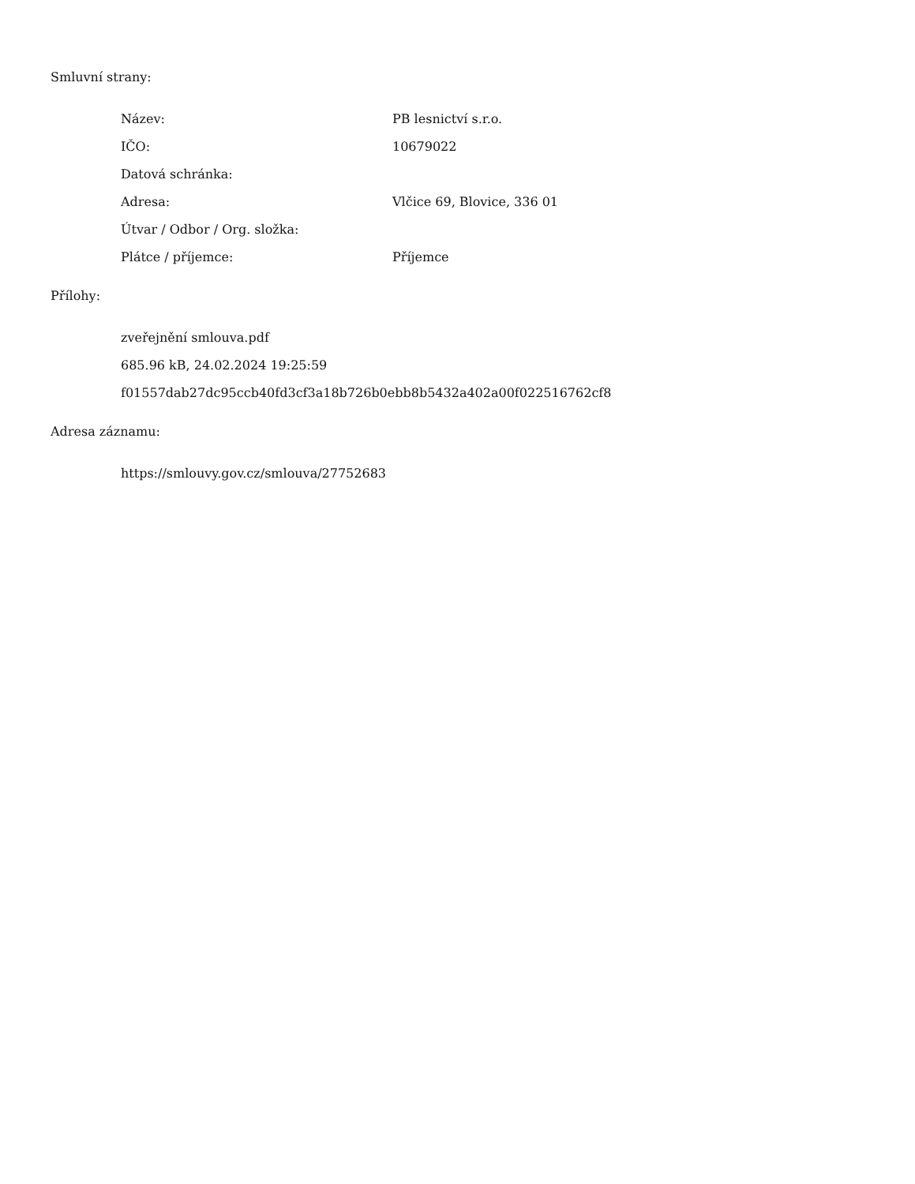Smluvní strany:
| Název: | PB lesnictví s.r.o. |
| IČO: | 10679022 |
| Datová schránka: | |
| Adresa: | Vlčice 69, Blovice, 336 01 |
| Útvar / Odbor / Org. složka: | |
| Plátce / příjemce: | Příjemce |
Přílohy:
zveřejnění smlouva.pdf
685.96 kB, 24.02.2024 19:25:59
f01557dab27dc95ccb40fd3cf3a18b726b0ebb8b5432a402a00f022516762cf8
Adresa záznamu:
https://smlouvy.gov.cz/smlouva/27752683